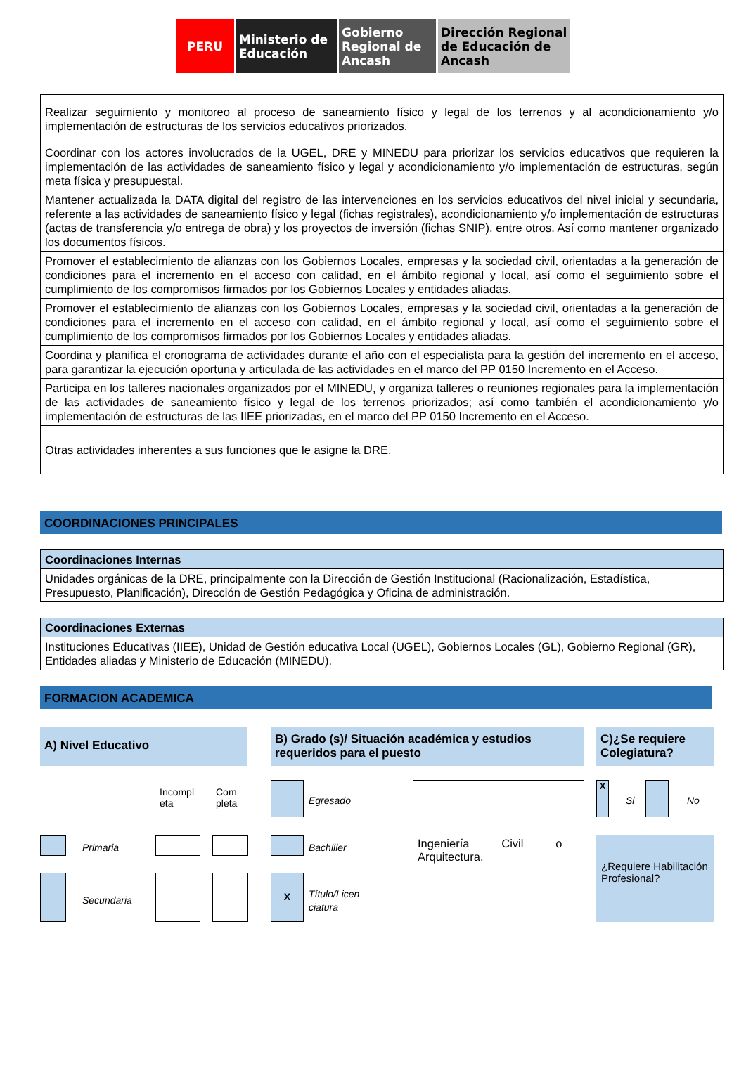PERU Ministerio de Educación
Gobierno Regional de Ancash
Dirección Regional de Educación de Ancash
| Realizar seguimiento y monitoreo al proceso de saneamiento físico y legal de los terrenos y al acondicionamiento y/o implementación de estructuras de los servicios educativos priorizados. |
| Coordinar con los actores involucrados de la UGEL, DRE y MINEDU para priorizar los servicios educativos que requieren la implementación de las actividades de saneamiento físico y legal y acondicionamiento y/o implementación de estructuras, según meta física y presupuestal. |
| Mantener actualizada la DATA digital del registro de las intervenciones en los servicios educativos del nivel inicial y secundaria, referente a las actividades de saneamiento físico y legal (fichas registrales), acondicionamiento y/o implementación de estructuras (actas de transferencia y/o entrega de obra) y los proyectos de inversión (fichas SNIP), entre otros. Así como mantener organizado los documentos físicos. |
| Promover el establecimiento de alianzas con los Gobiernos Locales, empresas y la sociedad civil, orientadas a la generación de condiciones para el incremento en el acceso con calidad, en el ámbito regional y local, así como el seguimiento sobre el cumplimiento de los compromisos firmados por los Gobiernos Locales y entidades aliadas. |
| Promover el establecimiento de alianzas con los Gobiernos Locales, empresas y la sociedad civil, orientadas a la generación de condiciones para el incremento en el acceso con calidad, en el ámbito regional y local, así como el seguimiento sobre el cumplimiento de los compromisos firmados por los Gobiernos Locales y entidades aliadas. |
| Coordina y planifica el cronograma de actividades durante el año con el especialista para la gestión del incremento en el acceso, para garantizar la ejecución oportuna y articulada de las actividades en el marco del PP 0150 Incremento en el Acceso. |
| Participa en los talleres nacionales organizados por el MINEDU, y organiza talleres o reuniones regionales para la implementación de las actividades de saneamiento físico y legal de los terrenos priorizados; así como también el acondicionamiento y/o implementación de estructuras de las IIEE priorizadas, en el marco del PP 0150 Incremento en el Acceso. |
| Otras actividades inherentes a sus funciones que le asigne la DRE. |
COORDINACIONES PRINCIPALES
| Coordinaciones Internas |
| Unidades orgánicas de la DRE, principalmente con la Dirección de Gestión Institucional (Racionalización, Estadística, Presupuesto, Planificación), Dirección de Gestión Pedagógica y Oficina de administración. |
| Coordinaciones Externas |
| Instituciones Educativas (IIEE), Unidad de Gestión educativa Local (UGEL), Gobiernos Locales (GL), Gobierno Regional (GR), Entidades aliadas y Ministerio de Educación (MINEDU). |
FORMACION ACADEMICA
A) Nivel Educativo
B) Grado (s)/ Situación académica y estudios requeridos para el puesto
C)¿Se requiere Colegiatura?
Incompl
eta
Com
pleta
Primaria
Secundaria
Egresado
Bachiller
X
Título/Licen
ciatura
Ingeniería Civil o Arquitectura.
X
Si No
¿Requiere Habilitación Profesional?